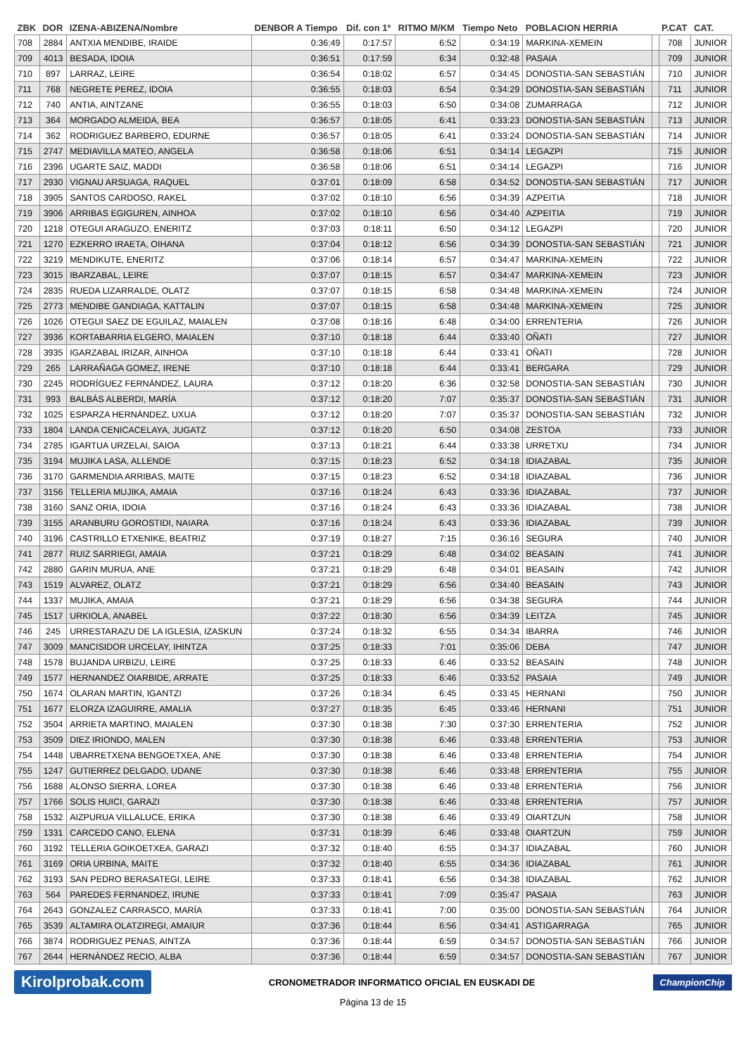| ZBK | DOR | IZENA-ABIZENA/Nombre | DENBOR A Tiempo | Dif. con 1º | RITMO M/KM | Tiempo Neto | POBLACION HERRIA | | P.CAT | CAT. |
| --- | --- | --- | --- | --- | --- | --- | --- | --- | --- | --- |
| 708 | 2884 | ANTXIA MENDIBE, IRAIDE | 0:36:49 | 0:17:57 | 6:52 | 0:34:19 | MARKINA-XEMEIN | | 708 | JUNIOR |
| 709 | 4013 | BESADA, IDOIA | 0:36:51 | 0:17:59 | 6:34 | 0:32:48 | PASAIA | | 709 | JUNIOR |
| 710 | 897 | LARRAZ, LEIRE | 0:36:54 | 0:18:02 | 6:57 | 0:34:45 | DONOSTIA-SAN SEBASTIÁN | | 710 | JUNIOR |
| 711 | 768 | NEGRETE PEREZ, IDOIA | 0:36:55 | 0:18:03 | 6:54 | 0:34:29 | DONOSTIA-SAN SEBASTIÁN | | 711 | JUNIOR |
| 712 | 740 | ANTIA, AINTZANE | 0:36:55 | 0:18:03 | 6:50 | 0:34:08 | ZUMARRAGA | | 712 | JUNIOR |
| 713 | 364 | MORGADO ALMEIDA, BEA | 0:36:57 | 0:18:05 | 6:41 | 0:33:23 | DONOSTIA-SAN SEBASTIÁN | | 713 | JUNIOR |
| 714 | 362 | RODRIGUEZ BARBERO, EDURNE | 0:36:57 | 0:18:05 | 6:41 | 0:33:24 | DONOSTIA-SAN SEBASTIÁN | | 714 | JUNIOR |
| 715 | 2747 | MEDIAVILLA MATEO, ANGELA | 0:36:58 | 0:18:06 | 6:51 | 0:34:14 | LEGAZPI | | 715 | JUNIOR |
| 716 | 2396 | UGARTE SAIZ, MADDI | 0:36:58 | 0:18:06 | 6:51 | 0:34:14 | LEGAZPI | | 716 | JUNIOR |
| 717 | 2930 | VIGNAU ARSUAGA, RAQUEL | 0:37:01 | 0:18:09 | 6:58 | 0:34:52 | DONOSTIA-SAN SEBASTIÁN | | 717 | JUNIOR |
| 718 | 3905 | SANTOS CARDOSO, RAKEL | 0:37:02 | 0:18:10 | 6:56 | 0:34:39 | AZPEITIA | | 718 | JUNIOR |
| 719 | 3906 | ARRIBAS EGIGUREN, AINHOA | 0:37:02 | 0:18:10 | 6:56 | 0:34:40 | AZPEITIA | | 719 | JUNIOR |
| 720 | 1218 | OTEGUI ARAGUZO, ENERITZ | 0:37:03 | 0:18:11 | 6:50 | 0:34:12 | LEGAZPI | | 720 | JUNIOR |
| 721 | 1270 | EZKERRO IRAETA, OIHANA | 0:37:04 | 0:18:12 | 6:56 | 0:34:39 | DONOSTIA-SAN SEBASTIÁN | | 721 | JUNIOR |
| 722 | 3219 | MENDIKUTE, ENERITZ | 0:37:06 | 0:18:14 | 6:57 | 0:34:47 | MARKINA-XEMEIN | | 722 | JUNIOR |
| 723 | 3015 | IBARZABAL, LEIRE | 0:37:07 | 0:18:15 | 6:57 | 0:34:47 | MARKINA-XEMEIN | | 723 | JUNIOR |
| 724 | 2835 | RUEDA LIZARRALDE, OLATZ | 0:37:07 | 0:18:15 | 6:58 | 0:34:48 | MARKINA-XEMEIN | | 724 | JUNIOR |
| 725 | 2773 | MENDIBE GANDIAGA, KATTALIN | 0:37:07 | 0:18:15 | 6:58 | 0:34:48 | MARKINA-XEMEIN | | 725 | JUNIOR |
| 726 | 1026 | OTEGUI SAEZ DE EGUILAZ, MAIALEN | 0:37:08 | 0:18:16 | 6:48 | 0:34:00 | ERRENTERIA | | 726 | JUNIOR |
| 727 | 3936 | KORTABARRIA ELGERO, MAIALEN | 0:37:10 | 0:18:18 | 6:44 | 0:33:40 | OÑATI | | 727 | JUNIOR |
| 728 | 3935 | IGARZABAL IRIZAR, AINHOA | 0:37:10 | 0:18:18 | 6:44 | 0:33:41 | OÑATI | | 728 | JUNIOR |
| 729 | 265 | LARRAÑAGA GOMEZ, IRENE | 0:37:10 | 0:18:18 | 6:44 | 0:33:41 | BERGARA | | 729 | JUNIOR |
| 730 | 2245 | RODRÍGUEZ FERNÁNDEZ, LAURA | 0:37:12 | 0:18:20 | 6:36 | 0:32:58 | DONOSTIA-SAN SEBASTIÁN | | 730 | JUNIOR |
| 731 | 993 | BALBÁS ALBERDI, MARÍA | 0:37:12 | 0:18:20 | 7:07 | 0:35:37 | DONOSTIA-SAN SEBASTIÁN | | 731 | JUNIOR |
| 732 | 1025 | ESPARZA HERNÁNDEZ, UXUA | 0:37:12 | 0:18:20 | 7:07 | 0:35:37 | DONOSTIA-SAN SEBASTIÁN | | 732 | JUNIOR |
| 733 | 1804 | LANDA CENICACELAYA, JUGATZ | 0:37:12 | 0:18:20 | 6:50 | 0:34:08 | ZESTOA | | 733 | JUNIOR |
| 734 | 2785 | IGARTUA URZELAI, SAIOA | 0:37:13 | 0:18:21 | 6:44 | 0:33:38 | URRETXU | | 734 | JUNIOR |
| 735 | 3194 | MUJIKA LASA, ALLENDE | 0:37:15 | 0:18:23 | 6:52 | 0:34:18 | IDIAZABAL | | 735 | JUNIOR |
| 736 | 3170 | GARMENDIA ARRIBAS, MAITE | 0:37:15 | 0:18:23 | 6:52 | 0:34:18 | IDIAZABAL | | 736 | JUNIOR |
| 737 | 3156 | TELLERIA MUJIKA, AMAIA | 0:37:16 | 0:18:24 | 6:43 | 0:33:36 | IDIAZABAL | | 737 | JUNIOR |
| 738 | 3160 | SANZ ORIA, IDOIA | 0:37:16 | 0:18:24 | 6:43 | 0:33:36 | IDIAZABAL | | 738 | JUNIOR |
| 739 | 3155 | ARANBURU GOROSTIDI, NAIARA | 0:37:16 | 0:18:24 | 6:43 | 0:33:36 | IDIAZABAL | | 739 | JUNIOR |
| 740 | 3196 | CASTRILLO ETXENIKE, BEATRIZ | 0:37:19 | 0:18:27 | 7:15 | 0:36:16 | SEGURA | | 740 | JUNIOR |
| 741 | 2877 | RUIZ SARRIEGI, AMAIA | 0:37:21 | 0:18:29 | 6:48 | 0:34:02 | BEASAIN | | 741 | JUNIOR |
| 742 | 2880 | GARIN MURUA, ANE | 0:37:21 | 0:18:29 | 6:48 | 0:34:01 | BEASAIN | | 742 | JUNIOR |
| 743 | 1519 | ALVAREZ, OLATZ | 0:37:21 | 0:18:29 | 6:56 | 0:34:40 | BEASAIN | | 743 | JUNIOR |
| 744 | 1337 | MUJIKA, AMAIA | 0:37:21 | 0:18:29 | 6:56 | 0:34:38 | SEGURA | | 744 | JUNIOR |
| 745 | 1517 | URKIOLA, ANABEL | 0:37:22 | 0:18:30 | 6:56 | 0:34:39 | LEITZA | | 745 | JUNIOR |
| 746 | 245 | URRESTARAZU DE LA IGLESIA, IZASKUN | 0:37:24 | 0:18:32 | 6:55 | 0:34:34 | IBARRA | | 746 | JUNIOR |
| 747 | 3009 | MANCISIDOR URCELAY, IHINTZA | 0:37:25 | 0:18:33 | 7:01 | 0:35:06 | DEBA | | 747 | JUNIOR |
| 748 | 1578 | BUJANDA URBIZU, LEIRE | 0:37:25 | 0:18:33 | 6:46 | 0:33:52 | BEASAIN | | 748 | JUNIOR |
| 749 | 1577 | HERNANDEZ OIARBIDE, ARRATE | 0:37:25 | 0:18:33 | 6:46 | 0:33:52 | PASAIA | | 749 | JUNIOR |
| 750 | 1674 | OLARAN MARTIN, IGANTZI | 0:37:26 | 0:18:34 | 6:45 | 0:33:45 | HERNANI | | 750 | JUNIOR |
| 751 | 1677 | ELORZA IZAGUIRRE, AMALIA | 0:37:27 | 0:18:35 | 6:45 | 0:33:46 | HERNANI | | 751 | JUNIOR |
| 752 | 3504 | ARRIETA MARTINO, MAIALEN | 0:37:30 | 0:18:38 | 7:30 | 0:37:30 | ERRENTERIA | | 752 | JUNIOR |
| 753 | 3509 | DIEZ IRIONDO, MALEN | 0:37:30 | 0:18:38 | 6:46 | 0:33:48 | ERRENTERIA | | 753 | JUNIOR |
| 754 | 1448 | UBARRETXENA BENGOETXEA, ANE | 0:37:30 | 0:18:38 | 6:46 | 0:33:48 | ERRENTERIA | | 754 | JUNIOR |
| 755 | 1247 | GUTIERREZ DELGADO, UDANE | 0:37:30 | 0:18:38 | 6:46 | 0:33:48 | ERRENTERIA | | 755 | JUNIOR |
| 756 | 1688 | ALONSO SIERRA, LOREA | 0:37:30 | 0:18:38 | 6:46 | 0:33:48 | ERRENTERIA | | 756 | JUNIOR |
| 757 | 1766 | SOLIS HUICI, GARAZI | 0:37:30 | 0:18:38 | 6:46 | 0:33:48 | ERRENTERIA | | 757 | JUNIOR |
| 758 | 1532 | AIZPURUA VILLALUCE, ERIKA | 0:37:30 | 0:18:38 | 6:46 | 0:33:49 | OIARTZUN | | 758 | JUNIOR |
| 759 | 1331 | CARCEDO CANO, ELENA | 0:37:31 | 0:18:39 | 6:46 | 0:33:48 | OIARTZUN | | 759 | JUNIOR |
| 760 | 3192 | TELLERIA GOIKOETXEA, GARAZI | 0:37:32 | 0:18:40 | 6:55 | 0:34:37 | IDIAZABAL | | 760 | JUNIOR |
| 761 | 3169 | ORIA URBINA, MAITE | 0:37:32 | 0:18:40 | 6:55 | 0:34:36 | IDIAZABAL | | 761 | JUNIOR |
| 762 | 3193 | SAN PEDRO BERASATEGI, LEIRE | 0:37:33 | 0:18:41 | 6:56 | 0:34:38 | IDIAZABAL | | 762 | JUNIOR |
| 763 | 564 | PAREDES FERNANDEZ, IRUNE | 0:37:33 | 0:18:41 | 7:09 | 0:35:47 | PASAIA | | 763 | JUNIOR |
| 764 | 2643 | GONZALEZ CARRASCO, MARÍA | 0:37:33 | 0:18:41 | 7:00 | 0:35:00 | DONOSTIA-SAN SEBASTIÁN | | 764 | JUNIOR |
| 765 | 3539 | ALTAMIRA OLATZIREGI, AMAIUR | 0:37:36 | 0:18:44 | 6:56 | 0:34:41 | ASTIGARRAGA | | 765 | JUNIOR |
| 766 | 3874 | RODRIGUEZ PENAS, AINTZA | 0:37:36 | 0:18:44 | 6:59 | 0:34:57 | DONOSTIA-SAN SEBASTIÁN | | 766 | JUNIOR |
| 767 | 2644 | HERNÁNDEZ RECIO, ALBA | 0:37:36 | 0:18:44 | 6:59 | 0:34:57 | DONOSTIA-SAN SEBASTIÁN | | 767 | JUNIOR |
Kirolprobak.com CRONOMETRADOR INFORMATICO OFICIAL EN EUSKADI DE ChampionChip
Página 13 de 15